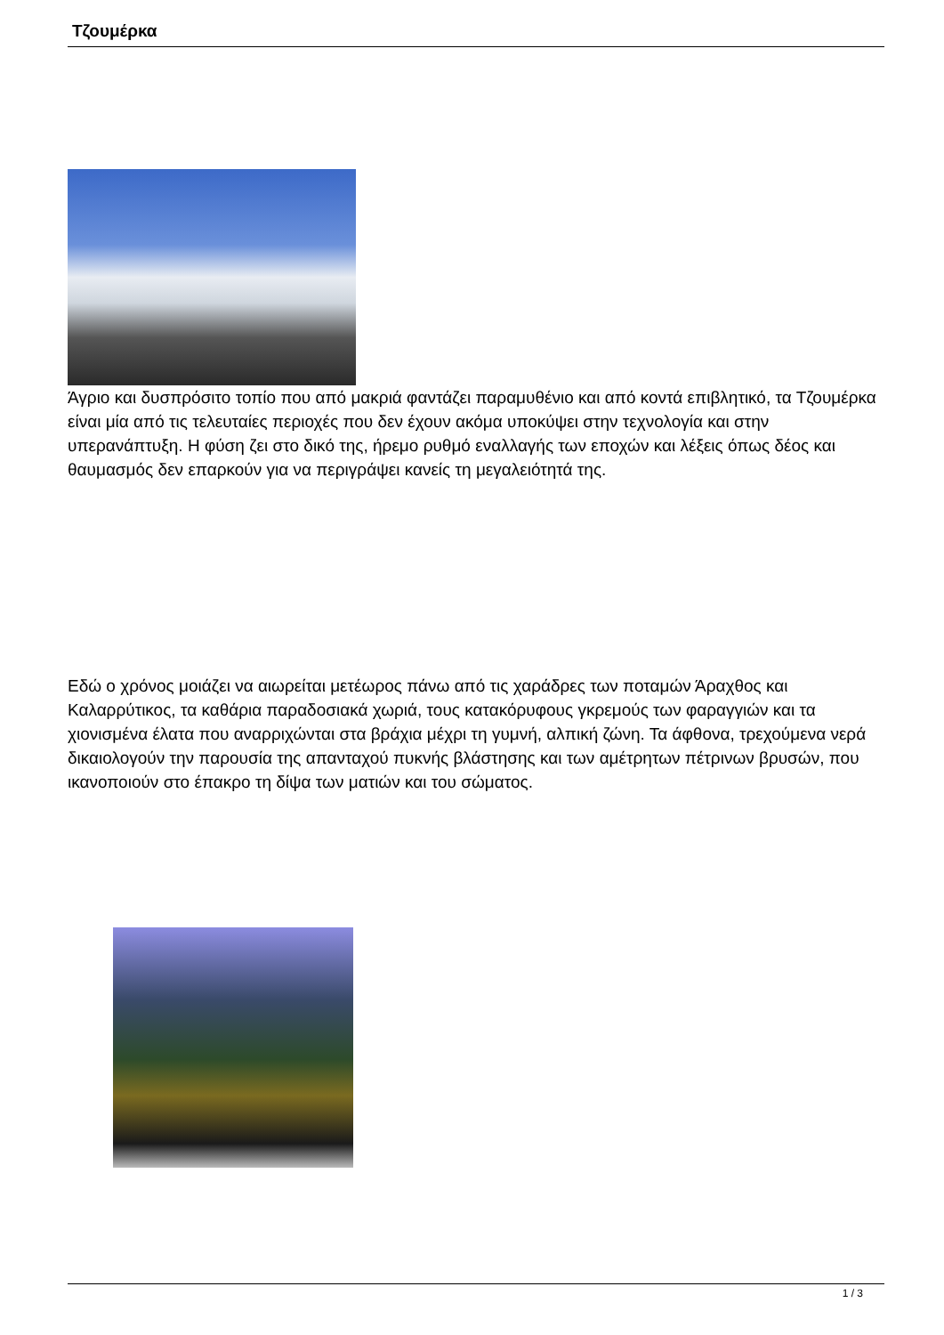Τζουμέρκα
Άγριο και δυσπρόσιτο τοπίο που από μακριά φαντάζει παραμυθένιο και από κοντά επιβλητικό, τα Τζουμέρκα είναι μία από τις τελευταίες περιοχές που δεν έχουν ακόμα υποκύψει στην τεχνολογία και στην υπερανάπτυξη. Η φύση ζει στο δικό της, ήρεμο ρυθμό εναλλαγής των εποχών και λέξεις όπως δέος και θαυμασμός δεν επαρκούν για να περιγράψει κανείς τη μεγαλειότητά της.
Εδώ ο χρόνος μοιάζει να αιωρείται μετέωρος πάνω από τις χαράδρες των ποταμών Άραχθος και Καλαρρύτικος, τα καθάρια παραδοσιακά χωριά, τους κατακόρυφους γκρεμούς των φαραγγιών και τα χιονισμένα έλατα που αναρριχώνται στα βράχια μέχρι τη γυμνή, αλπική ζώνη. Τα άφθονα, τρεχούμενα νερά δικαιολογούν την παρουσία της απανταχού πυκνής βλάστησης και των αμέτρητων πέτρινων βρυσών, που ικανοποιούν στο έπακρο τη δίψα των ματιών και του σώματος.
1 / 3